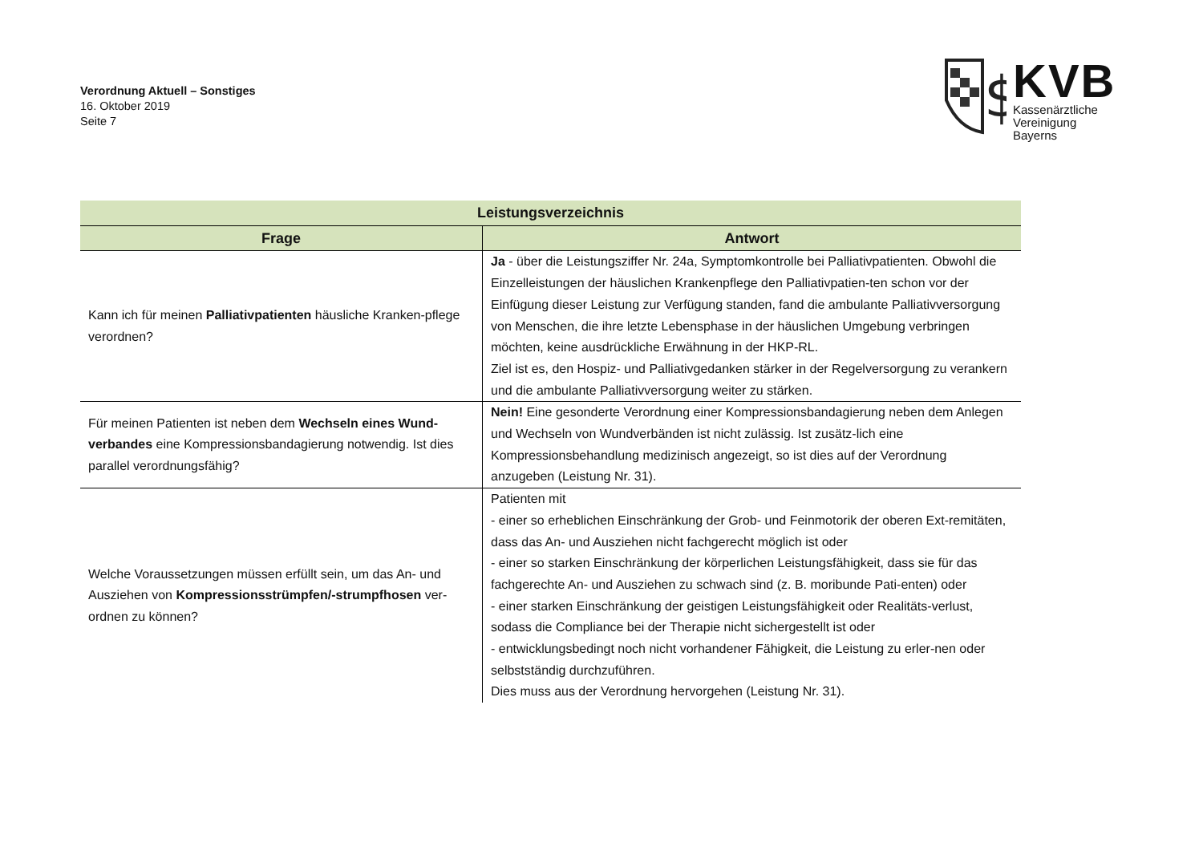Verordnung Aktuell – Sonstiges
16. Oktober 2019
Seite 7
$
KVB
Kassenärztliche
Vereinigung
Bayerns
| Leistungsverzeichnis | |
| --- | --- |
| Frage | Antwort |
| Kann ich für meinen Palliativpatienten häusliche Kranken-pflege verordnen? | Ja - über die Leistungsziffer Nr. 24a, Symptomkontrolle bei Palliativpatienten. Obwohl die Einzelleistungen der häuslichen Krankenpflege den Palliativpatien-ten schon vor der Einfügung dieser Leistung zur Verfügung standen, fand die ambulante Palliativversorgung von Menschen, die ihre letzte Lebensphase in der häuslichen Umgebung verbringen möchten, keine ausdrückliche Erwähnung in der HKP-RL. Ziel ist es, den Hospiz- und Palliativgedanken stärker in der Regelversorgung zu verankern und die ambulante Palliativversorgung weiter zu stärken. |
| Für meinen Patienten ist neben dem Wechseln eines Wund-verbandes eine Kompressionsbandagierung notwendig. Ist dies parallel verordnungsfähig? | Nein! Eine gesonderte Verordnung einer Kompressionsbandagierung neben dem Anlegen und Wechseln von Wundverbänden ist nicht zulässig. Ist zusätz-lich eine Kompressionsbehandlung medizinisch angezeigt, so ist dies auf der Verordnung anzugeben (Leistung Nr. 31). |
| Welche Voraussetzungen müssen erfüllt sein, um das An- und Ausziehen von Kompressionsstrümpfen/-strumpfhosen ver-ordnen zu können? | Patienten mit - einer so erheblichen Einschränkung der Grob- und Feinmotorik der oberen Ext-remitäten, dass das An- und Ausziehen nicht fachgerecht möglich ist oder - einer so starken Einschränkung der körperlichen Leistungsfähigkeit, dass sie für das fachgerechte An- und Ausziehen zu schwach sind (z. B. moribunde Pati-enten) oder - einer starken Einschränkung der geistigen Leistungsfähigkeit oder Realitäts-verlust, sodass die Compliance bei der Therapie nicht sichergestellt ist oder - entwicklungsbedingt noch nicht vorhandener Fähigkeit, die Leistung zu erler-nen oder selbstständig durchzuführen. Dies muss aus der Verordnung hervorgehen (Leistung Nr. 31). |